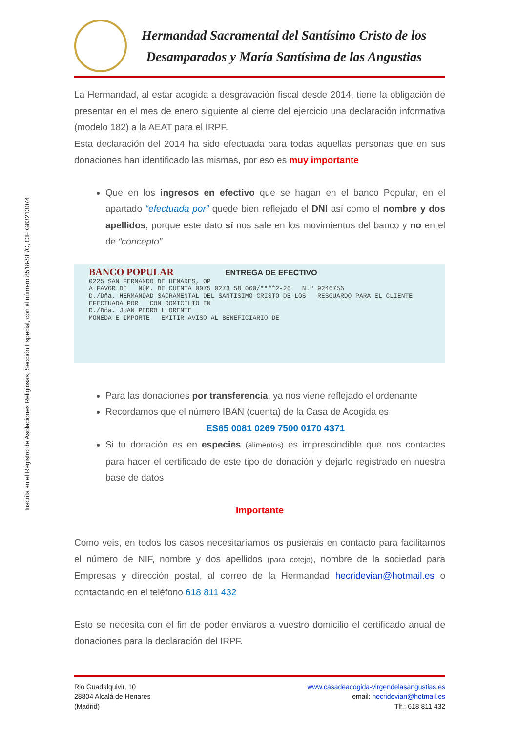Inscrita en el Registro de Asolaciones Religiosas, Sección Especial, con el número 8518-SE/C, CIF G83213074
Hermandad Sacramental del Santísimo Cristo de los
Desamparados y María Santísima de las Angustias
La Hermandad, al estar acogida a desgravación fiscal desde 2014, tiene la obligación de presentar en el mes de enero siguiente al cierre del ejercicio una declaración informativa (modelo 182) a la AEAT para el IRPF.
Esta declaración del 2014 ha sido efectuada para todas aquellas personas que en sus donaciones han identificado las mismas, por eso es muy importante
Que en los ingresos en efectivo que se hagan en el banco Popular, en el apartado “efectuada por” quede bien reflejado el DNI así como el nombre y dos apellidos, porque este dato sí nos sale en los movimientos del banco y no en el de “concepto”
BANCO POPULAR ENTREGA DE EFECTIVO
0225 SAN FERNANDO DE HENARES, OP
A FAVOR DE NÚM. DE CUENTA 0075 0273 58 060/****2-26 N.º 9246756
D./Dña. HERMANDAD SACRAMENTAL DEL SANTISIMO CRISTO DE LOS RESGUARDO PARA EL CLIENTE
EFECTUADA POR CON DOMICILIO EN
D./Dña. JUAN PEDRO LLORENTE
MONEDA E IMPORTE EMITIR AVISO AL BENEFICIARIO DE
Para las donaciones por transferencia, ya nos viene reflejado el ordenante
Recordamos que el número IBAN (cuenta) de la Casa de Acogida es
ES65 0081 0269 7500 0170 4371
Si tu donación es en especies (alimentos) es imprescindible que nos contactes para hacer el certificado de este tipo de donación y dejarlo registrado en nuestra base de datos
Importante
Como veis, en todos los casos necesitaríamos os pusierais en contacto para facilitarnos el número de NIF, nombre y dos apellidos (para cotejo), nombre de la sociedad para Empresas y dirección postal, al correo de la Hermandad hecridevian@hotmail.es o contactando en el teléfono 618 811 432
Esto se necesita con el fin de poder enviaros a vuestro domicilio el certificado anual de donaciones para la declaración del IRPF.
Rio Guadalquivir, 10
28804 Alcalá de Henares
(Madrid)
www.casadeacogida-virgendelasangustias.es
email: hecridevian@hotmail.es
Tlf.: 618 811 432